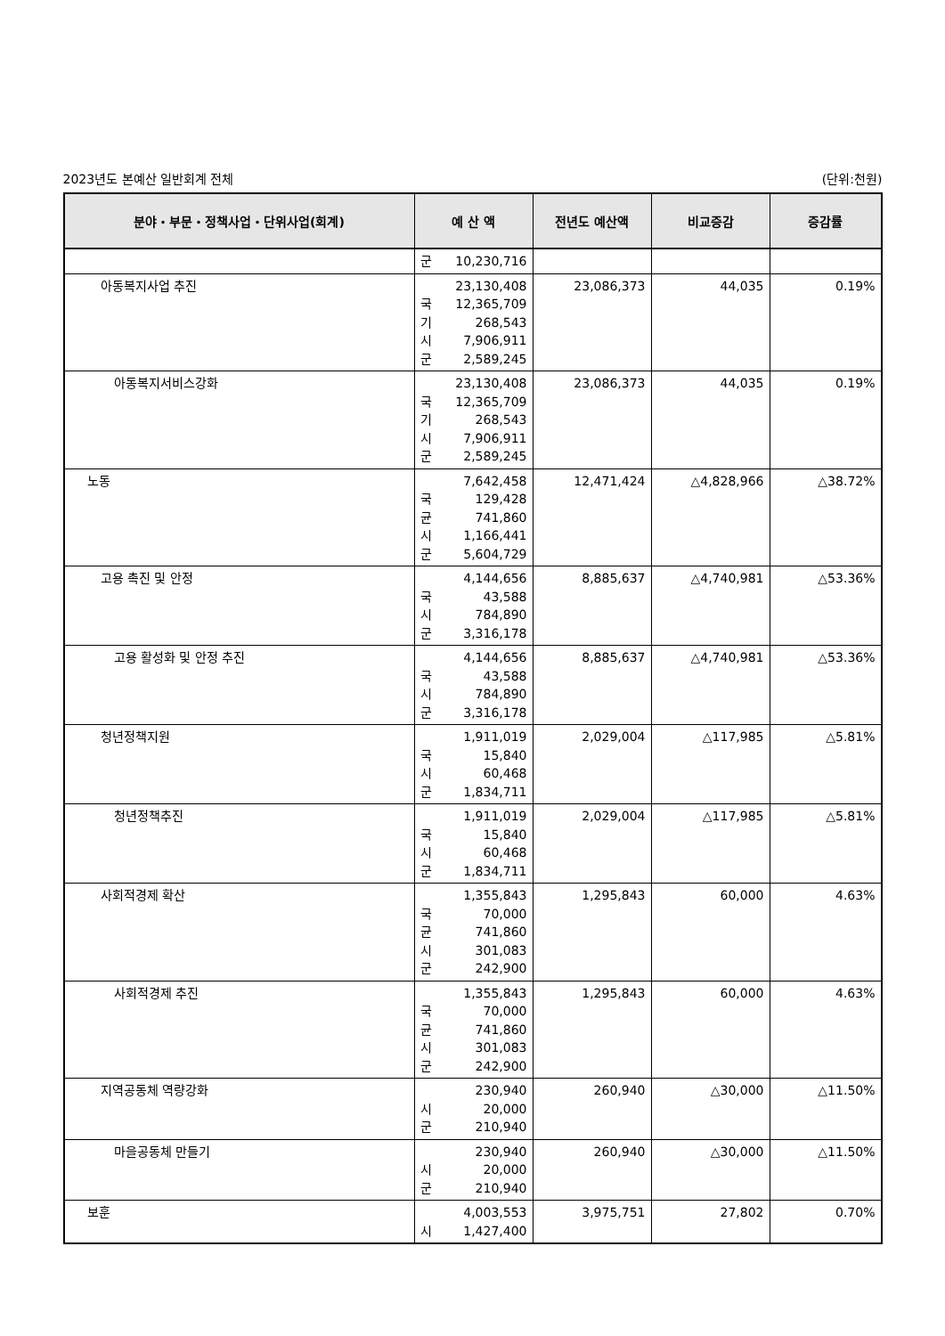2023년도 본예산 일반회계 전체 (단위:천원)
| 분야・부문・정책사업・단위사업(회계) | 예 산 액 | 전년도 예산액 | 비교증감 | 증감률 |
| --- | --- | --- | --- | --- |
| | 군 10,230,716 | | | |
| 아동복지사업 추진 | 23,130,408 국 12,365,709 기 268,543 시 7,906,911 군 2,589,245 | 23,086,373 | 44,035 | 0.19% |
| 아동복지서비스강화 | 23,130,408 국 12,365,709 기 268,543 시 7,906,911 군 2,589,245 | 23,086,373 | 44,035 | 0.19% |
| 노동 | 7,642,458 국 129,428 균 741,860 시 1,166,441 군 5,604,729 | 12,471,424 | △4,828,966 | △38.72% |
| 고용 촉진 및 안정 | 4,144,656 국 43,588 시 784,890 군 3,316,178 | 8,885,637 | △4,740,981 | △53.36% |
| 고용 활성화 및 안정 추진 | 4,144,656 국 43,588 시 784,890 군 3,316,178 | 8,885,637 | △4,740,981 | △53.36% |
| 청년정책지원 | 1,911,019 국 15,840 시 60,468 군 1,834,711 | 2,029,004 | △117,985 | △5.81% |
| 청년정책추진 | 1,911,019 국 15,840 시 60,468 군 1,834,711 | 2,029,004 | △117,985 | △5.81% |
| 사회적경제 확산 | 1,355,843 국 70,000 균 741,860 시 301,083 군 242,900 | 1,295,843 | 60,000 | 4.63% |
| 사회적경제 추진 | 1,355,843 국 70,000 균 741,860 시 301,083 군 242,900 | 1,295,843 | 60,000 | 4.63% |
| 지역공동체 역량강화 | 230,940 시 20,000 군 210,940 | 260,940 | △30,000 | △11.50% |
| 마을공동체 만들기 | 230,940 시 20,000 군 210,940 | 260,940 | △30,000 | △11.50% |
| 보훈 | 4,003,553 시 1,427,400 | 3,975,751 | 27,802 | 0.70% |